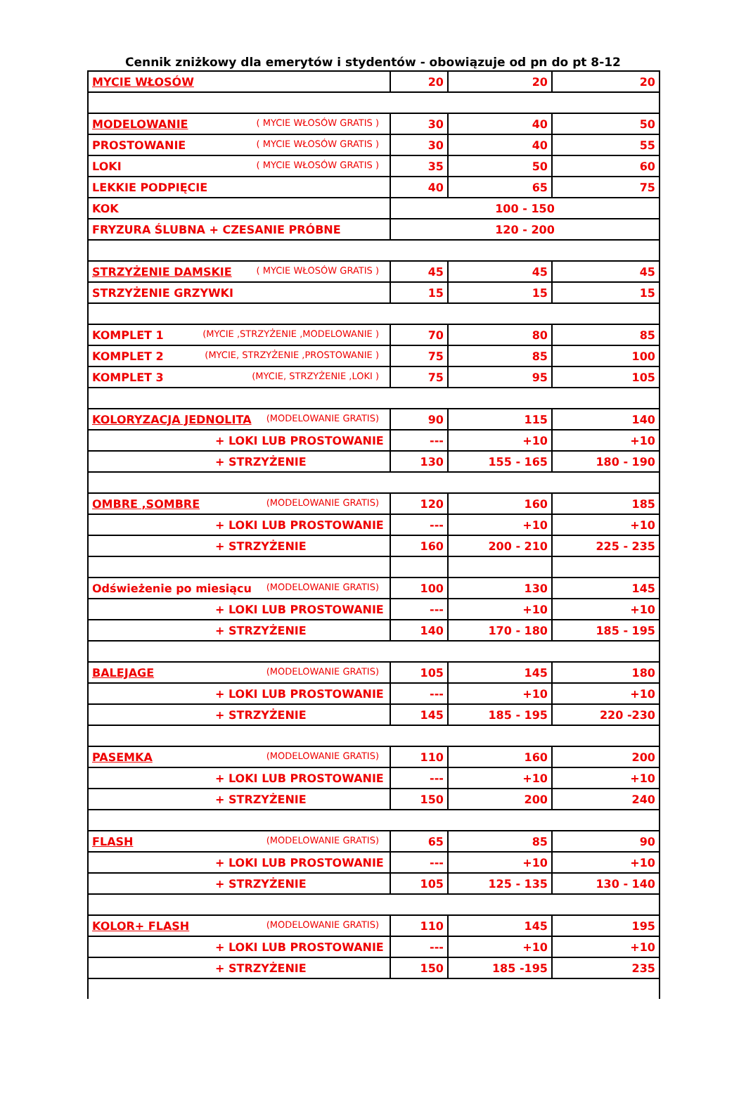Cennik zniżkowy dla emerytów i stydentów - obowiązuje od pn do pt 8-12
| MYCIE WŁOSÓW | 20 | 20 | 20 |
| MODELOWANIE ( MYCIE WŁOSÓW GRATIS ) | 30 | 40 | 50 |
| PROSTOWANIE ( MYCIE WŁOSÓW GRATIS ) | 30 | 40 | 55 |
| LOKI ( MYCIE WŁOSÓW GRATIS ) | 35 | 50 | 60 |
| LEKKIE PODPIĘCIE | 40 | 65 | 75 |
| KOK | 100 - 150 | | |
| FRYZURA ŚLUBNA + CZESANIE PRÓBNE | 120 - 200 | | |
| STRZYŻENIE DAMSKIE ( MYCIE WŁOSÓW GRATIS ) | 45 | 45 | 45 |
| STRZYŻENIE GRZYWKI | 15 | 15 | 15 |
| KOMPLET 1 (MYCIE ,STRZYŻENIE ,MODELOWANIE ) | 70 | 80 | 85 |
| KOMPLET 2 (MYCIE, STRZYŻENIE ,PROSTOWANIE ) | 75 | 85 | 100 |
| KOMPLET 3 (MYCIE, STRZYŻENIE ,LOKI ) | 75 | 95 | 105 |
| KOLORYZACJA JEDNOLITA (MODELOWANIE GRATIS) | 90 | 115 | 140 |
| + LOKI LUB PROSTOWANIE | --- | +10 | +10 |
| + STRZYŻENIE | 130 | 155 - 165 | 180 - 190 |
| OMBRE ,SOMBRE (MODELOWANIE GRATIS) | 120 | 160 | 185 |
| + LOKI LUB PROSTOWANIE | --- | +10 | +10 |
| + STRZYŻENIE | 160 | 200 - 210 | 225 - 235 |
| Odświeżenie po miesiącu (MODELOWANIE GRATIS) | 100 | 130 | 145 |
| + LOKI LUB PROSTOWANIE | --- | +10 | +10 |
| + STRZYŻENIE | 140 | 170 - 180 | 185 - 195 |
| BALEJAGE (MODELOWANIE GRATIS) | 105 | 145 | 180 |
| + LOKI LUB PROSTOWANIE | --- | +10 | +10 |
| + STRZYŻENIE | 145 | 185 - 195 | 220 -230 |
| PASEMKA (MODELOWANIE GRATIS) | 110 | 160 | 200 |
| + LOKI LUB PROSTOWANIE | --- | +10 | +10 |
| + STRZYŻENIE | 150 | 200 | 240 |
| FLASH (MODELOWANIE GRATIS) | 65 | 85 | 90 |
| + LOKI LUB PROSTOWANIE | --- | +10 | +10 |
| + STRZYŻENIE | 105 | 125 - 135 | 130 - 140 |
| KOLOR+ FLASH (MODELOWANIE GRATIS) | 110 | 145 | 195 |
| + LOKI LUB PROSTOWANIE | --- | +10 | +10 |
| + STRZYŻENIE | 150 | 185 -195 | 235 |